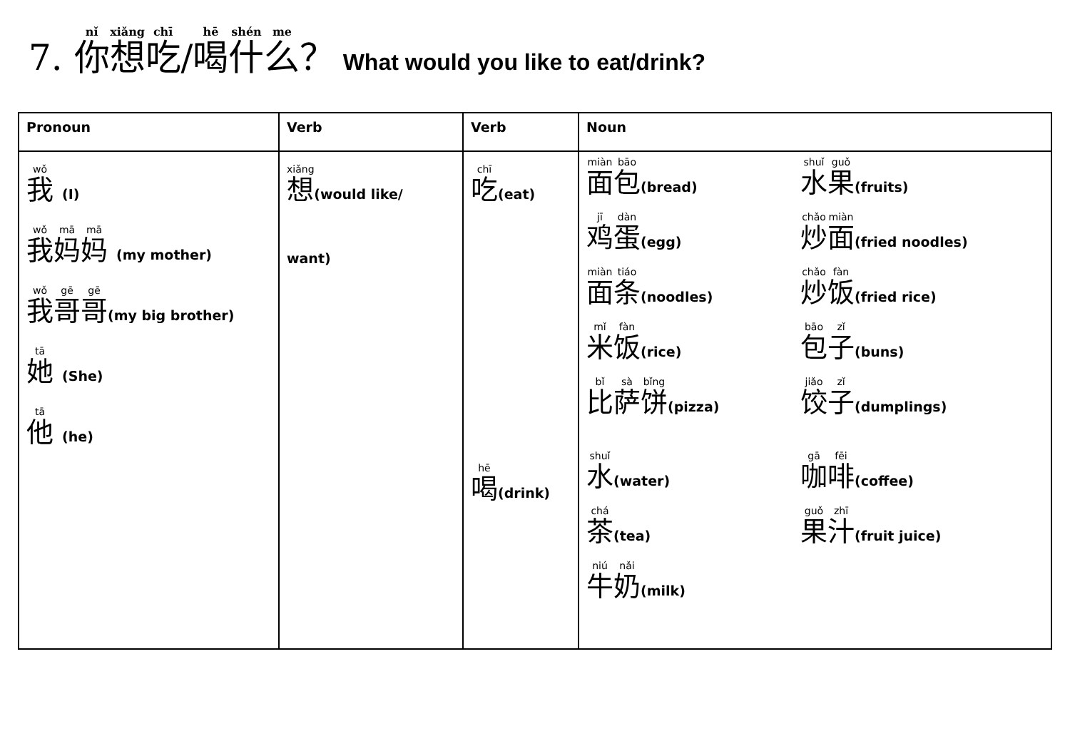7. 你想吃/喝什么？ What would you like to eat/drink?
| Pronoun | Verb | Verb | Noun |
| --- | --- | --- | --- |
| 我 (I) 我 妈 妈 (my mother) 我 哥 哥 (my big brother) 她 (She) 他 (he) | 想 (would like/ want) | 吃 (eat) 喝 (drink) | 面 包 (bread) 水 果 (fruits) 鸡 蛋 (egg) 炒 面 (fried noodles) 面 条 (noodles) 炒 饭 (fried rice) 米 饭 (rice) 包 子 (buns) 比 萨 饼 (pizza) 饺 子 (dumplings) 水 (water) 咖 啡 (coffee) 茶 (tea) 果 汁 (fruit juice) 牛 奶 (milk) |